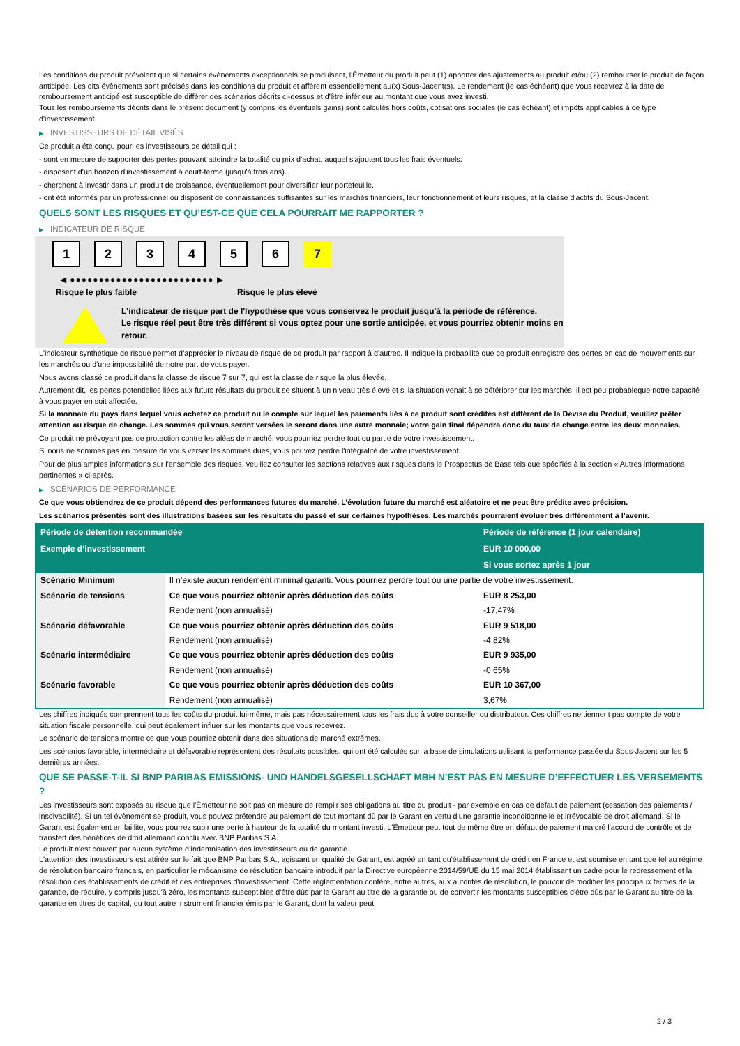Les conditions du produit prévoient que si certains évènements exceptionnels se produisent, l'Émetteur du produit peut (1) apporter des ajustements au produit et/ou (2) rembourser le produit de façon anticipée. Les dits évènements sont précisés dans les conditions du produit et afférent essentiellement au(x) Sous-Jacent(s). Le rendement (le cas échéant) que vous recevrez à la date de remboursement anticipé est susceptible de différer des scénarios décrits ci-dessus et d'être inférieur au montant que vous avez investi.
Tous les remboursements décrits dans le présent document (y compris les éventuels gains) sont calculés hors coûts, cotisations sociales (le cas échéant) et impôts applicables à ce type d'investissement.
▶ INVESTISSEURS DE DÉTAIL VISÉS
Ce produit a été conçu pour les investisseurs de détail qui :
- sont en mesure de supporter des pertes pouvant atteindre la totalité du prix d'achat, auquel s'ajoutent tous les frais éventuels.
- disposent d'un horizon d'investissement à court-terme (jusqu'à trois ans).
- cherchent à investir dans un produit de croissance, éventuellement pour diversifier leur portefeuille.
- ont été informés par un professionnel ou disposent de connaissances suffisantes sur les marchés financiers, leur fonctionnement et leurs risques, et la classe d'actifs du Sous-Jacent.
QUELS SONT LES RISQUES ET QU’EST-CE QUE CELA POURRAIT ME RAPPORTER ?
▶ INDICATEUR DE RISQUE
1 2 3 4 5 6 7
◀ ●●●●●●●●●●●●●●●●●●●●●●●●● ▶
Risque le plus faible Risque le plus élevé
L'indicateur de risque part de l'hypothèse que vous conservez le produit jusqu'à la période de référence.
Le risque réel peut être très différent si vous optez pour une sortie anticipée, et vous pourriez obtenir moins en retour.
L'indicateur synthétique de risque permet d'apprécier le niveau de risque de ce produit par rapport à d'autres. Il indique la probabilité que ce produit enregistre des pertes en cas de mouvements sur les marchés ou d'une impossibilité de notre part de vous payer.
Nous avons classé ce produit dans la classe de risque 7 sur 7, qui est la classe de risque la plus élevée.
Autrement dit, les pertes potentielles liées aux futurs résultats du produit se situent à un niveau très élevé et si la situation venait à se détériorer sur les marchés, il est peu probableque notre capacité à vous payer en soit affectée.
Si la monnaie du pays dans lequel vous achetez ce produit ou le compte sur lequel les paiements liés à ce produit sont crédités est différent de la Devise du Produit, veuillez prêter attention au risque de change. Les sommes qui vous seront versées le seront dans une autre monnaie; votre gain final dépendra donc du taux de change entre les deux monnaies.
Ce produit ne prévoyant pas de protection contre les aléas de marché, vous pourriez perdre tout ou partie de votre investissement.
Si nous ne sommes pas en mesure de vous verser les sommes dues, vous pouvez perdre l'intégralité de votre investissement.
Pour de plus amples informations sur l'ensemble des risques, veuillez consulter les sections relatives aux risques dans le Prospectus de Base tels que spécifiés à la section « Autres informations pertinentes » ci-après.
▶ SCÉNARIOS DE PERFORMANCE
Ce que vous obtiendrez de ce produit dépend des performances futures du marché. L’évolution future du marché est aléatoire et ne peut être prédite avec précision.
Les scénarios présentés sont des illustrations basées sur les résultats du passé et sur certaines hypothèses. Les marchés pourraient évoluer très différemment à l’avenir.
| Période de détention recommandée | | Période de référence (1 jour calendaire) |
| --- | --- | --- |
| Exemple d’investissement | | EUR 10 000,00 |
| | | Si vous sortez après 1 jour |
| Scénario Minimum | Il n’existe aucun rendement minimal garanti. Vous pourriez perdre tout ou une partie de votre investissement. | |
| Scénario de tensions | Ce que vous pourriez obtenir après déduction des coûts | EUR 8 253,00 |
| | Rendement (non annualisé) | -17,47% |
| Scénario défavorable | Ce que vous pourriez obtenir après déduction des coûts | EUR 9 518,00 |
| | Rendement (non annualisé) | -4,82% |
| Scénario intermédiaire | Ce que vous pourriez obtenir après déduction des coûts | EUR 9 935,00 |
| | Rendement (non annualisé) | -0,65% |
| Scénario favorable | Ce que vous pourriez obtenir après déduction des coûts | EUR 10 367,00 |
| | Rendement (non annualisé) | 3,67% |
Les chiffres indiqués comprennent tous les coûts du produit lui-même, mais pas nécessairement tous les frais dus à votre conseiller ou distributeur. Ces chiffres ne tiennent pas compte de votre situation fiscale personnelle, qui peut également influer sur les montants que vous recevrez.
Le scénario de tensions montre ce que vous pourriez obtenir dans des situations de marché extrêmes.
Les scénarios favorable, intermédiaire et défavorable représentent des résultats possibles, qui ont été calculés sur la base de simulations utilisant la performance passée du Sous-Jacent sur les 5 dernières années.
QUE SE PASSE-T-IL SI BNP PARIBAS EMISSIONS- UND HANDELSGESELLSCHAFT MBH N’EST PAS EN MESURE D’EFFECTUER LES VERSEMENTS ?
Les investisseurs sont exposés au risque que l'Émetteur ne soit pas en mesure de remplir ses obligations au titre du produit - par exemple en cas de défaut de paiement (cessation des paiements / insolvabilité). Si un tel évènement se produit, vous pouvez prétendre au paiement de tout montant dû par le Garant en vertu d'une garantie inconditionnelle et irrévocable de droit allemand. Si le Garant est également en faillite, vous pourrez subir une perte à hauteur de la totalité du montant investi. L'Émetteur peut tout de même être en défaut de paiement malgré l'accord de contrôle et de transfert des bénéfices de droit allemand conclu avec BNP Paribas S.A.
Le produit n'est couvert par aucun système d’indemnisation des investisseurs ou de garantie.
L'attention des investisseurs est attirée sur le fait que BNP Paribas S.A., agissant en qualité de Garant, est agréé en tant qu'établissement de crédit en France et est soumise en tant que tel au régime de résolution bancaire français, en particulier le mécanisme de résolution bancaire introduit par la Directive européenne 2014/59/UE du 15 mai 2014 établissant un cadre pour le redressement et la résolution des établissements de crédit et des entreprises d'investissement. Cette réglementation confère, entre autres, aux autorités de résolution, le pouvoir de modifier les principaux termes de la garantie, de réduire, y compris jusqu'à zéro, les montants susceptibles d'être dûs par le Garant au titre de la garantie ou de convertir les montants susceptibles d'être dûs par le Garant au titre de la garantie en titres de capital, ou tout autre instrument financier émis par le Garant, dont la valeur peut
2 / 3